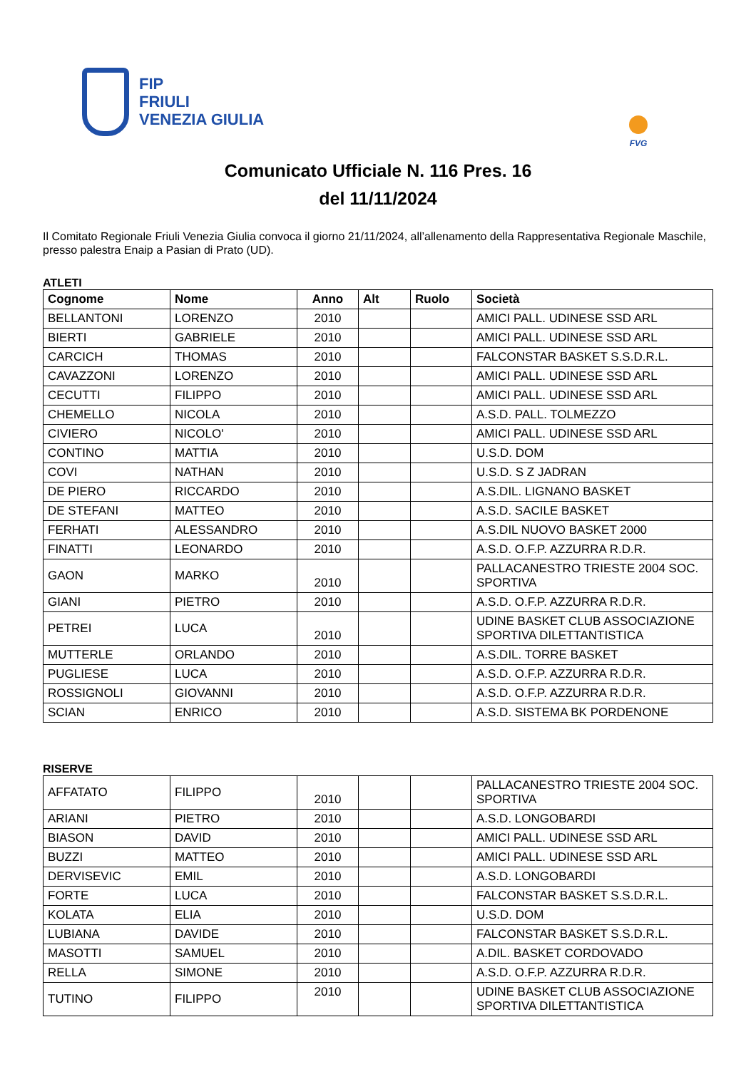FIP
FRIULI
VENEZIA GIULIA
FVG
Comunicato Ufficiale N. 116 Pres. 16
del 11/11/2024
Il Comitato Regionale Friuli Venezia Giulia convoca il giorno 21/11/2024, all’allenamento della Rappresentativa Regionale Maschile, presso palestra Enaip a Pasian di Prato (UD).
ATLETI
| Cognome | Nome | Anno | Alt | Ruolo | Società |
| --- | --- | --- | --- | --- | --- |
| BELLANTONI | LORENZO | 2010 | | | AMICI PALL. UDINESE SSD ARL |
| BIERTI | GABRIELE | 2010 | | | AMICI PALL. UDINESE SSD ARL |
| CARCICH | THOMAS | 2010 | | | FALCONSTAR BASKET S.S.D.R.L. |
| CAVAZZONI | LORENZO | 2010 | | | AMICI PALL. UDINESE SSD ARL |
| CECUTTI | FILIPPO | 2010 | | | AMICI PALL. UDINESE SSD ARL |
| CHEMELLO | NICOLA | 2010 | | | A.S.D. PALL. TOLMEZZO |
| CIVIERO | NICOLO' | 2010 | | | AMICI PALL. UDINESE SSD ARL |
| CONTINO | MATTIA | 2010 | | | U.S.D. DOM |
| COVI | NATHAN | 2010 | | | U.S.D. S Z JADRAN |
| DE PIERO | RICCARDO | 2010 | | | A.S.DIL. LIGNANO BASKET |
| DE STEFANI | MATTEO | 2010 | | | A.S.D. SACILE BASKET |
| FERHATI | ALESSANDRO | 2010 | | | A.S.DIL NUOVO BASKET 2000 |
| FINATTI | LEONARDO | 2010 | | | A.S.D. O.F.P. AZZURRA R.D.R. |
| GAON | MARKO | 2010 | | | PALLACANESTRO TRIESTE 2004 SOC. SPORTIVA |
| GIANI | PIETRO | 2010 | | | A.S.D. O.F.P. AZZURRA R.D.R. |
| PETREI | LUCA | 2010 | | | UDINE BASKET CLUB ASSOCIAZIONE SPORTIVA DILETTANTISTICA |
| MUTTERLE | ORLANDO | 2010 | | | A.S.DIL. TORRE BASKET |
| PUGLIESE | LUCA | 2010 | | | A.S.D. O.F.P. AZZURRA R.D.R. |
| ROSSIGNOLI | GIOVANNI | 2010 | | | A.S.D. O.F.P. AZZURRA R.D.R. |
| SCIAN | ENRICO | 2010 | | | A.S.D. SISTEMA BK PORDENONE |
RISERVE
| AFFATATO | FILIPPO | 2010 | | | PALLACANESTRO TRIESTE 2004 SOC. SPORTIVA |
| ARIANI | PIETRO | 2010 | | | A.S.D. LONGOBARDI |
| BIASON | DAVID | 2010 | | | AMICI PALL. UDINESE SSD ARL |
| BUZZI | MATTEO | 2010 | | | AMICI PALL. UDINESE SSD ARL |
| DERVISEVIC | EMIL | 2010 | | | A.S.D. LONGOBARDI |
| FORTE | LUCA | 2010 | | | FALCONSTAR BASKET S.S.D.R.L. |
| KOLATA | ELIA | 2010 | | | U.S.D. DOM |
| LUBIANA | DAVIDE | 2010 | | | FALCONSTAR BASKET S.S.D.R.L. |
| MASOTTI | SAMUEL | 2010 | | | A.DIL. BASKET CORDOVADO |
| RELLA | SIMONE | 2010 | | | A.S.D. O.F.P. AZZURRA R.D.R. |
| TUTINO | FILIPPO | 2010 | | | UDINE BASKET CLUB ASSOCIAZIONE SPORTIVA DILETTANTISTICA |